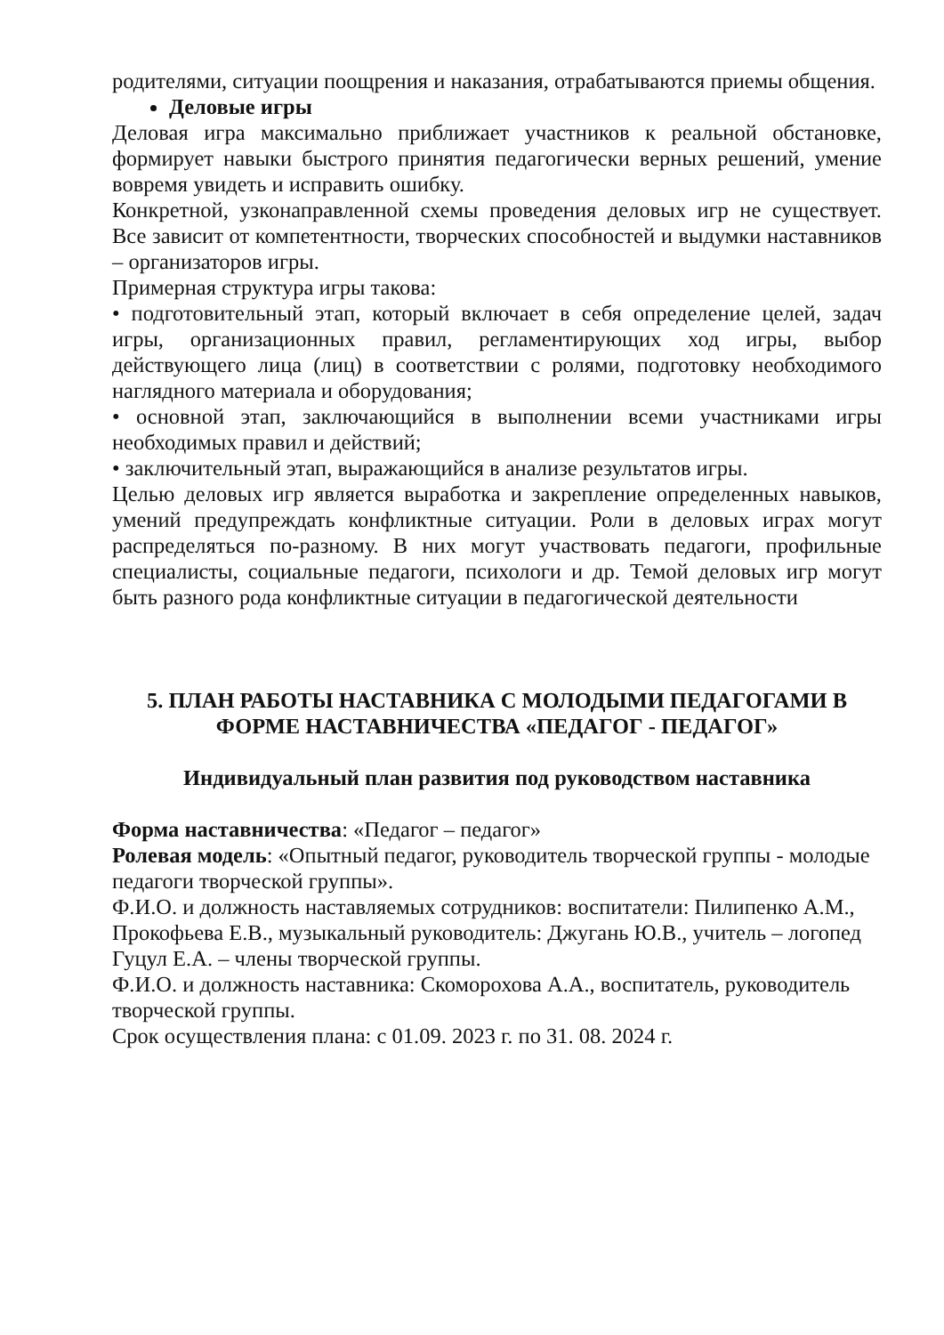родителями, ситуации поощрения и наказания, отрабатываются приемы общения.
Деловые игры
Деловая игра максимально приближает участников к реальной обстановке, формирует навыки быстрого принятия педагогически верных решений, умение вовремя увидеть и исправить ошибку.
Конкретной, узконаправленной схемы проведения деловых игр не существует. Все зависит от компетентности, творческих способностей и выдумки наставников – организаторов игры.
Примерная структура игры такова:
• подготовительный этап, который включает в себя определение целей, задач игры, организационных правил, регламентирующих ход игры, выбор действующего лица (лиц) в соответствии с ролями, подготовку необходимого наглядного материала и оборудования;
• основной этап, заключающийся в выполнении всеми участниками игры необходимых правил и действий;
• заключительный этап, выражающийся в анализе результатов игры.
Целью деловых игр является выработка и закрепление определенных навыков, умений предупреждать конфликтные ситуации. Роли в деловых играх могут распределяться по-разному. В них могут участвовать педагоги, профильные специалисты, социальные педагоги, психологи и др. Темой деловых игр могут быть разного рода конфликтные ситуации в педагогической деятельности
5. ПЛАН РАБОТЫ НАСТАВНИКА С МОЛОДЫМИ ПЕДАГОГАМИ В ФОРМЕ НАСТАВНИЧЕСТВА «ПЕДАГОГ - ПЕДАГОГ»
Индивидуальный план развития под руководством наставника
Форма наставничества: «Педагог – педагог»
Ролевая модель: «Опытный педагог, руководитель творческой группы - молодые педагоги творческой группы».
Ф.И.О. и должность наставляемых сотрудников: воспитатели: Пилипенко А.М., Прокофьева Е.В., музыкальный руководитель: Джугань Ю.В., учитель – логопед Гуцул Е.А. – члены творческой группы.
Ф.И.О. и должность наставника: Скоморохова А.А., воспитатель, руководитель творческой группы.
Срок осуществления плана: с 01.09. 2023 г. по 31. 08. 2024 г.